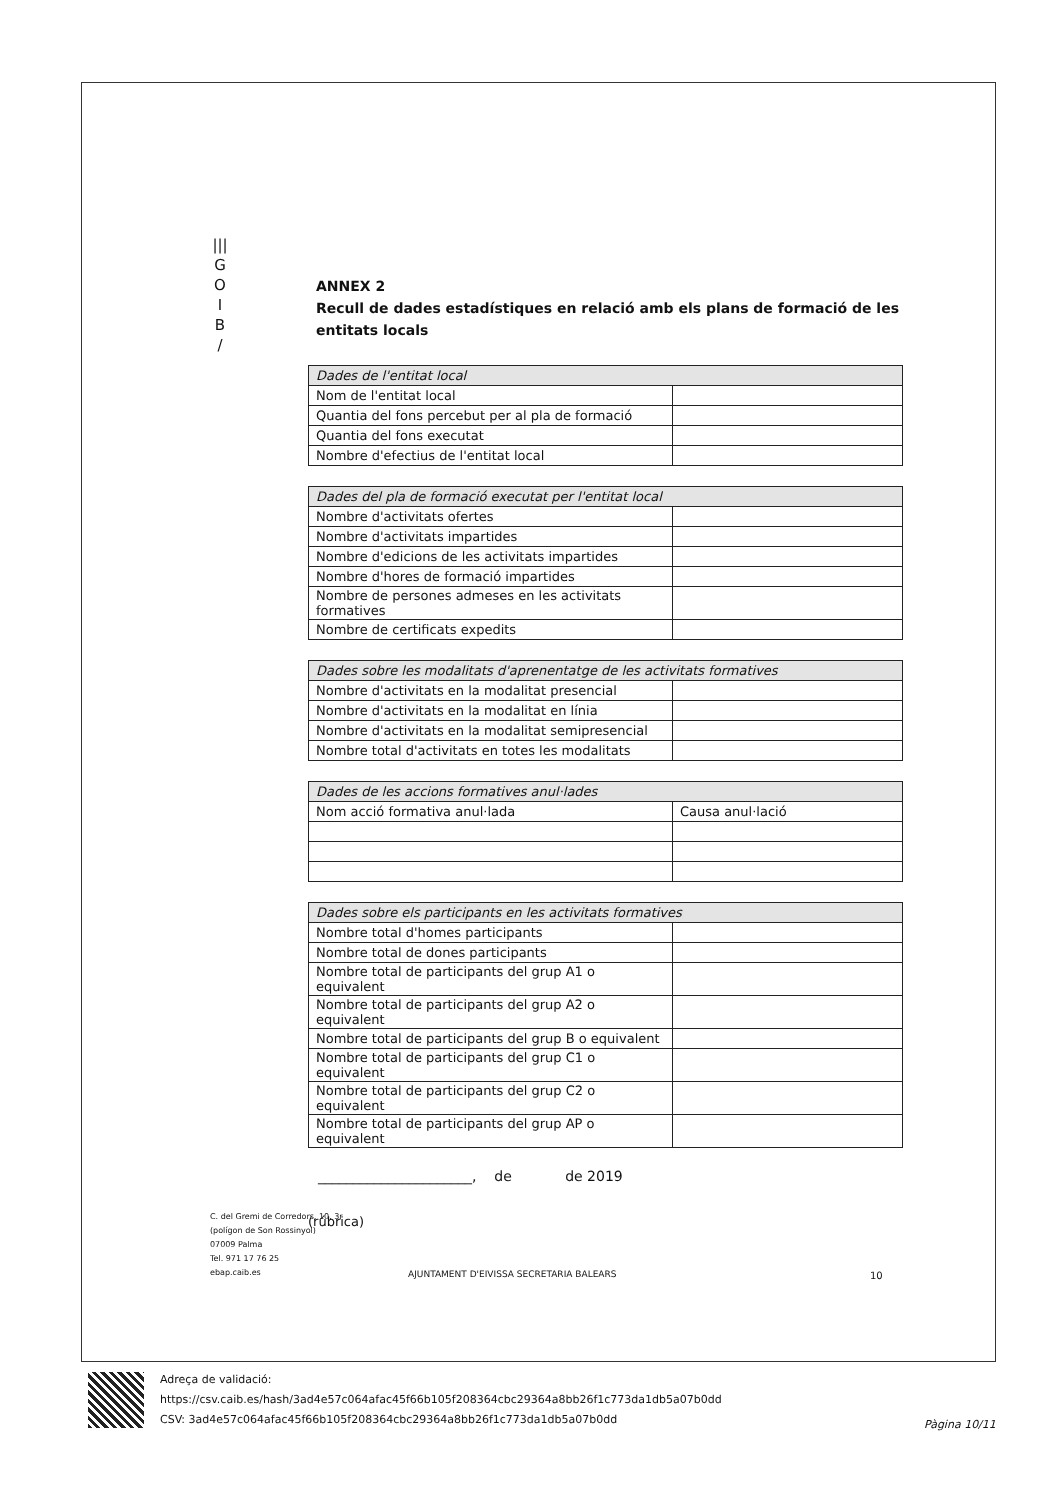|||
G
O
I
B
/
ANNEX 2
Recull de dades estadístiques en relació amb els plans de formació de les entitats locals
| Dades de l'entitat local | |
| --- | --- |
| Nom de l'entitat local | |
| Quantia del fons percebut per al pla de formació | |
| Quantia del fons executat | |
| Nombre d'efectius de l'entitat local | |
| Dades del pla de formació executat per l'entitat local | |
| --- | --- |
| Nombre d'activitats ofertes | |
| Nombre d'activitats impartides | |
| Nombre d'edicions de les activitats impartides | |
| Nombre d'hores de formació impartides | |
| Nombre de persones admeses en les activitats formatives | |
| Nombre de certificats expedits | |
| Dades sobre les modalitats d'aprenentatge de les activitats formatives | |
| --- | --- |
| Nombre d'activitats en la modalitat presencial | |
| Nombre d'activitats en la modalitat en línia | |
| Nombre d'activitats en la modalitat semipresencial | |
| Nombre total d'activitats en totes les modalitats | |
| Dades de les accions formatives anul·lades | |
| --- | --- |
| Nom acció formativa anul·lada | Causa anul·lació |
| Dades sobre els participants en les activitats formatives | |
| --- | --- |
| Nombre total d'homes participants | |
| Nombre total de dones participants | |
| Nombre total de participants del grup A1 o equivalent | |
| Nombre total de participants del grup A2 o equivalent | |
| Nombre total de participants del grup B o equivalent | |
| Nombre total de participants del grup C1 o equivalent | |
| Nombre total de participants del grup C2 o equivalent | |
| Nombre total de participants del grup AP o equivalent | |
______________________, de de 2019
(rúbrica)
AJUNTAMENT D'EIVISSA SECRETARIA BALEARS
C. del Gremi de Corredors, 10, 3r
(polígon de Son Rossinyol)
07009 Palma
Tel. 971 17 76 25
ebap.caib.es
10
Adreça de validació:
https://csv.caib.es/hash/3ad4e57c064afac45f66b105f208364cbc29364a8bb26f1c773da1db5a07b0dd
CSV: 3ad4e57c064afac45f66b105f208364cbc29364a8bb26f1c773da1db5a07b0dd
Pàgina 10/11